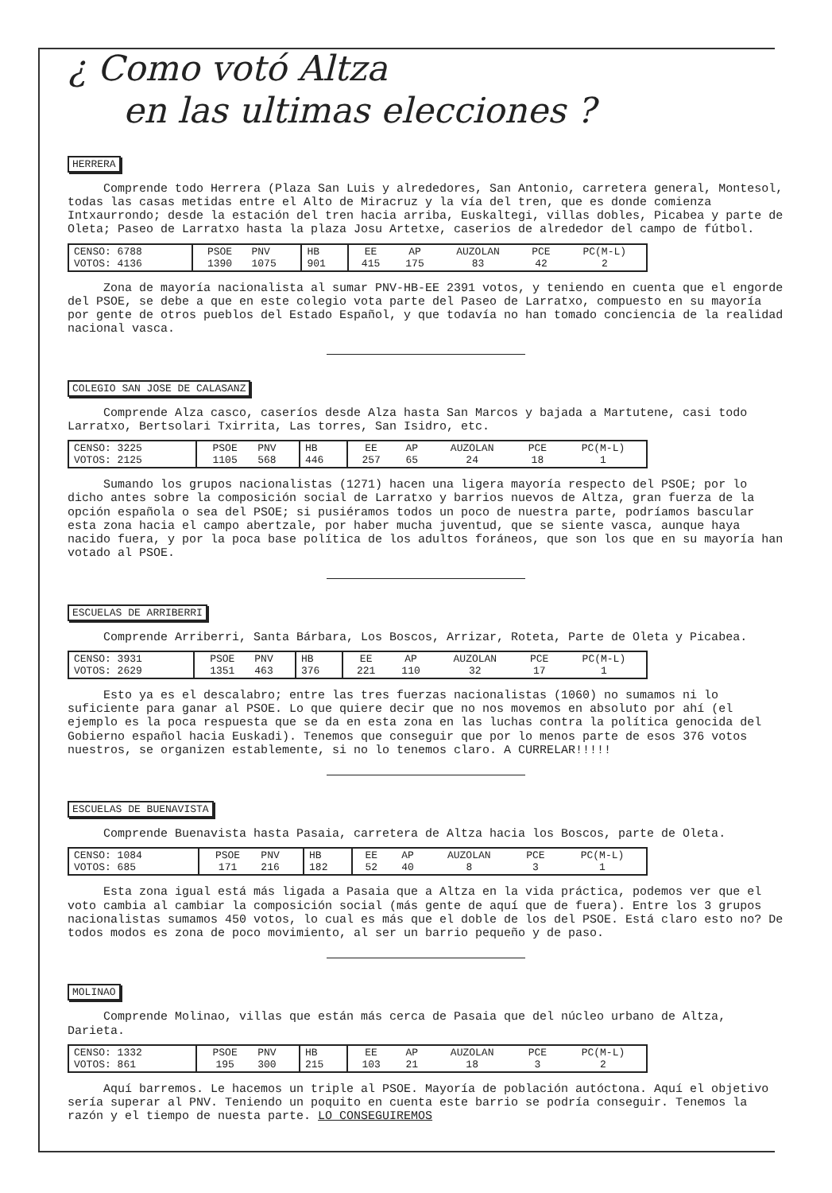¿ Como votó Altza
en las ultimas elecciones ?
HERRERA
Comprende todo Herrera (Plaza San Luis y alrededores, San Antonio, carretera general, Montesol, todas las casas metidas entre el Alto de Miracruz y la vía del tren, que es donde comienza Intxaurrondo; desde la estación del tren hacia arriba, Euskaltegi, villas dobles, Picabea y parte de Oleta; Paseo de Larratxo hasta la plaza Josu Artetxe, caserios de alrededor del campo de fútbol.
| CENSO: 6788 VOTOS: 4136 | PSOE 1390 | PNV 1075 | HB 901 | EE 415 | AP 175 | AUZOLAN 83 | PCE 42 | PC(M-L) 2 |
Zona de mayoría nacionalista al sumar PNV-HB-EE 2391 votos, y teniendo en cuenta que el engorde del PSOE, se debe a que en este colegio vota parte del Paseo de Larratxo, compuesto en su mayoría por gente de otros pueblos del Estado Español, y que todavía no han tomado conciencia de la realidad nacional vasca.
COLEGIO SAN JOSE DE CALASANZ
Comprende Alza casco, caseríos desde Alza hasta San Marcos y bajada a Martutene, casi todo Larratxo, Bertsolari Txirrita, Las torres, San Isidro, etc.
| CENSO: 3225 VOTOS: 2125 | PSOE 1105 | PNV 568 | HB 446 | EE 257 | AP 65 | AUZOLAN 24 | PCE 18 | PC(M-L) 1 |
Sumando los grupos nacionalistas (1271) hacen una ligera mayoría respecto del PSOE; por lo dicho antes sobre la composición social de Larratxo y barrios nuevos de Altza, gran fuerza de la opción española o sea del PSOE; si pusiéramos todos un poco de nuestra parte, podríamos bascular esta zona hacia el campo abertzale, por haber mucha juventud, que se siente vasca, aunque haya nacido fuera, y por la poca base política de los adultos foráneos, que son los que en su mayoría han votado al PSOE.
ESCUELAS DE ARRIBERRI
Comprende Arriberri, Santa Bárbara, Los Boscos, Arrizar, Roteta, Parte de Oleta y Picabea.
| CENSO: 3931 VOTOS: 2629 | PSOE 1351 | PNV 463 | HB 376 | EE 221 | AP 110 | AUZOLAN 32 | PCE 17 | PC(M-L) 1 |
Esto ya es el descalabro; entre las tres fuerzas nacionalistas (1060) no sumamos ni lo suficiente para ganar al PSOE. Lo que quiere decir que no nos movemos en absoluto por ahí (el ejemplo es la poca respuesta que se da en esta zona en las luchas contra la política genocida del Gobierno español hacia Euskadi). Tenemos que conseguir que por lo menos parte de esos 376 votos nuestros, se organizen establemente, si no lo tenemos claro. A CURRELAR!!!!!
ESCUELAS DE BUENAVISTA
Comprende Buenavista hasta Pasaia, carretera de Altza hacia los Boscos, parte de Oleta.
| CENSO: 1084 VOTOS: 685 | PSOE 171 | PNV 216 | HB 182 | EE 52 | AP 40 | AUZOLAN 8 | PCE 3 | PC(M-L) 1 |
Esta zona igual está más ligada a Pasaia que a Altza en la vida práctica, podemos ver que el voto cambia al cambiar la composición social (más gente de aquí que de fuera). Entre los 3 grupos nacionalistas sumamos 450 votos, lo cual es más que el doble de los del PSOE. Está claro esto no? De todos modos es zona de poco movimiento, al ser un barrio pequeño y de paso.
MOLINAO
Comprende Molinao, villas que están más cerca de Pasaia que del núcleo urbano de Altza, Darieta.
| CENSO: 1332 VOTOS: 861 | PSOE 195 | PNV 300 | HB 215 | EE 103 | AP 21 | AUZOLAN 18 | PCE 3 | PC(M-L) 2 |
Aquí barremos. Le hacemos un triple al PSOE. Mayoría de población autóctona. Aquí el objetivo sería superar al PNV. Teniendo un poquito en cuenta este barrio se podría conseguir. Tenemos la razón y el tiempo de nuesta parte. LO CONSEGUIREMOS